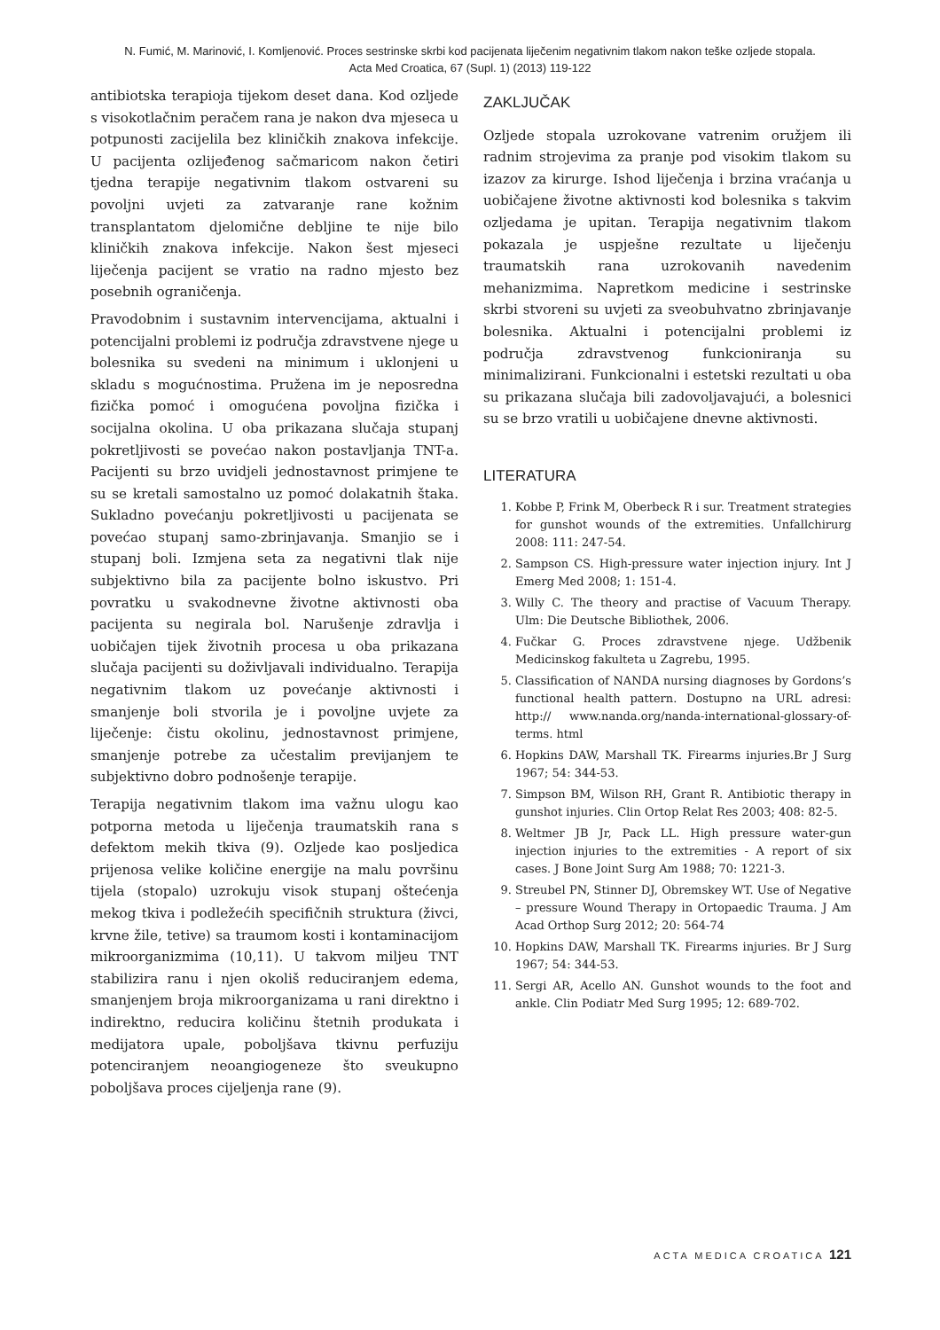N. Fumić, M. Marinović, I. Komljenović. Proces sestrinske skrbi kod pacijenata liječenim negativnim tlakom nakon teške ozljede stopala.
Acta Med Croatica, 67 (Supl. 1) (2013) 119-122
antibiotska terapioja tijekom deset dana. Kod ozljede s visokotlačnim peračem rana je nakon dva mjeseca u potpunosti zacijelila bez kliničkih znakova infekcije. U pacijenta ozlijeđenog sačmaricom nakon četiri tjedna terapije negativnim tlakom ostvareni su povoljni uvjeti za zatvaranje rane kožnim transplantatom djelomične debljine te nije bilo kliničkih znakova infekcije. Nakon šest mjeseci liječenja pacijent se vratio na radno mjesto bez posebnih ograničenja.
Pravodobnim i sustavnim intervencijama, aktualni i potencijalni problemi iz područja zdravstvene njege u bolesnika su svedeni na minimum i uklonjeni u skladu s mogućnostima. Pružena im je neposredna fizička pomoć i omogućena povoljna fizička i socijalna okolina. U oba prikazana slučaja stupanj pokretljivosti se povećao nakon postavljanja TNT-a. Pacijenti su brzo uvidjeli jednostavnost primjene te su se kretali samostalno uz pomoć dolakatnih štaka. Sukladno povećanju pokretljivosti u pacijenata se povećao stupanj samo-zbrinjavanja. Smanjio se i stupanj boli. Izmjena seta za negativni tlak nije subjektivno bila za pacijente bolno iskustvo. Pri povratku u svakodnevne životne aktivnosti oba pacijenta su negirala bol. Narušenje zdravlja i uobičajen tijek životnih procesa u oba prikazana slučaja pacijenti su doživljavali individualno. Terapija negativnim tlakom uz povećanje aktivnosti i smanjenje boli stvorila je i povoljne uvjete za liječenje: čistu okolinu, jednostavnost primjene, smanjenje potrebe za učestalim previjanjem te subjektivno dobro podnošenje terapije.
Terapija negativnim tlakom ima važnu ulogu kao potporna metoda u liječenja traumatskih rana s defektom mekih tkiva (9). Ozljede kao posljedica prijenosa velike količine energije na malu površinu tijela (stopalo) uzrokuju visok stupanj oštećenja mekog tkiva i podležećih specifičnih struktura (živci, krvne žile, tetive) sa traumom kosti i kontaminacijom mikroorganizmima (10,11). U takvom miljeu TNT stabilizira ranu i njen okoliš reduciranjem edema, smanjenjem broja mikroorganizama u rani direktno i indirektno, reducira količinu štetnih produkata i medijatora upale, poboljšava tkivnu perfuziju potenciranjem neoangiogeneze što sveukupno poboljšava proces cijeljenja rane (9).
ZAKLJUČAK
Ozljede stopala uzrokovane vatrenim oružjem ili radnim strojevima za pranje pod visokim tlakom su izazov za kirurge. Ishod liječenja i brzina vraćanja u uobičajene životne aktivnosti kod bolesnika s takvim ozljedama je upitan. Terapija negativnim tlakom pokazala je uspješne rezultate u liječenju traumatskih rana uzrokovanih navedenim mehanizmima. Napretkom medicine i sestrinske skrbi stvoreni su uvjeti za sveobuhvatno zbrinjavanje bolesnika. Aktualni i potencijalni problemi iz područja zdravstvenog funkcioniranja su minimalizirani. Funkcionalni i estetski rezultati u oba su prikazana slučaja bili zadovoljavajući, a bolesnici su se brzo vratili u uobičajene dnevne aktivnosti.
LITERATURA
1. Kobbe P, Frink M, Oberbeck R i sur. Treatment strategies for gunshot wounds of the extremities. Unfallchirurg 2008: 111: 247-54.
2. Sampson CS. High-pressure water injection injury. Int J Emerg Med 2008; 1: 151-4.
3. Willy C. The theory and practise of Vacuum Therapy. Ulm: Die Deutsche Bibliothek, 2006.
4. Fučkar G. Proces zdravstvene njege. Udžbenik Medicinskog fakulteta u Zagrebu, 1995.
5. Classification of NANDA nursing diagnoses by Gordons’s functional health pattern. Dostupno na URL adresi: http:// www.nanda.org/nanda-international-glossary-of-terms. html
6. Hopkins DAW, Marshall TK. Firearms injuries.Br J Surg 1967; 54: 344-53.
7. Simpson BM, Wilson RH, Grant R. Antibiotic therapy in gunshot injuries. Clin Ortop Relat Res 2003; 408: 82-5.
8. Weltmer JB Jr, Pack LL. High pressure water-gun injection injuries to the extremities - A report of six cases. J Bone Joint Surg Am 1988; 70: 1221-3.
9. Streubel PN, Stinner DJ, Obremskey WT. Use of Negative – pressure Wound Therapy in Ortopaedic Trauma. J Am Acad Orthop Surg 2012; 20: 564-74
10. Hopkins DAW, Marshall TK. Firearms injuries. Br J Surg 1967; 54: 344-53.
11. Sergi AR, Acello AN. Gunshot wounds to the foot and ankle. Clin Podiatr Med Surg 1995; 12: 689-702.
ACTA MEDICA CROATICA 121